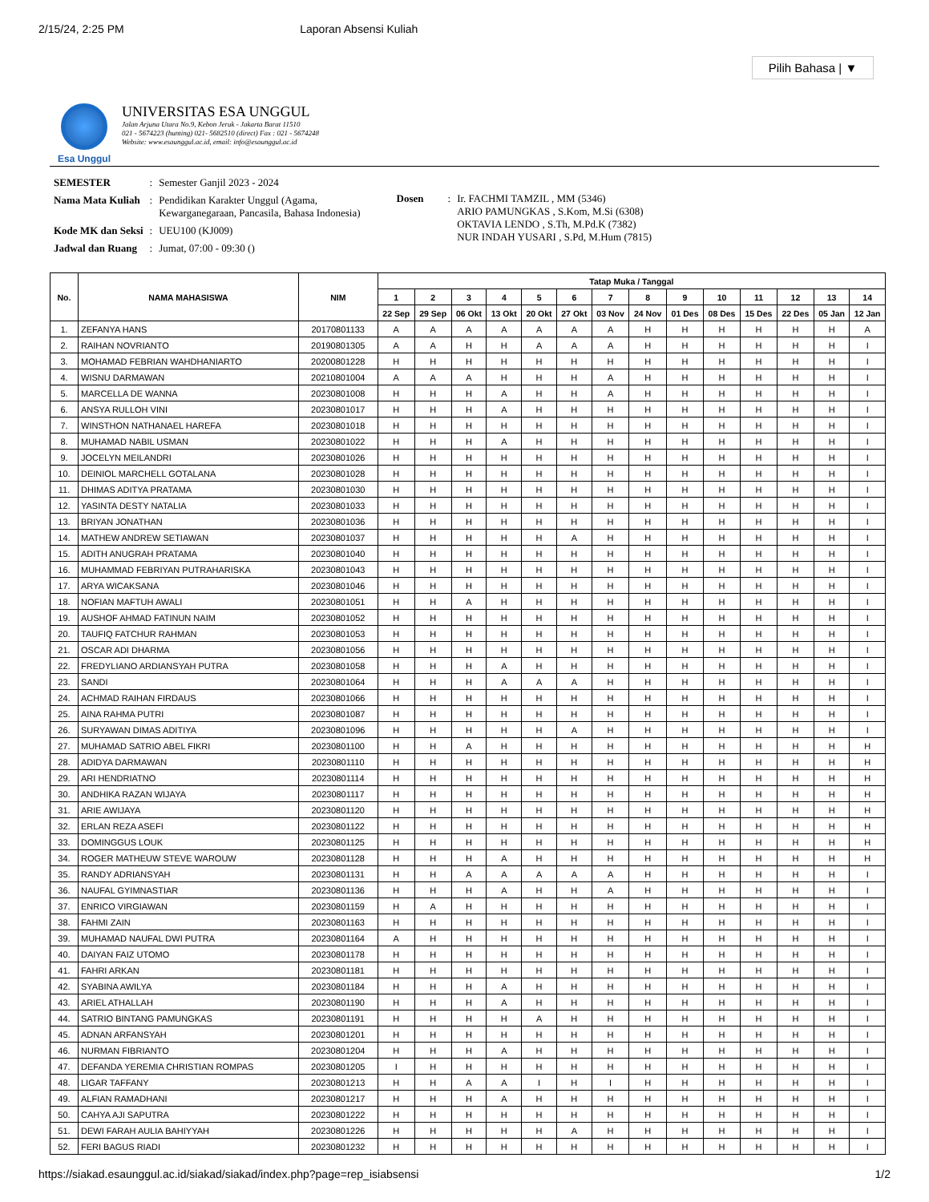2/15/24, 2:25 PM Laporan Absensi Kuliah
Pilih Bahasa | ▼
Esa Unggul
UNIVERSITAS ESA UNGGUL
Jalan Arjuna Utara No.9, Kebon Jeruk - Jakarta Barat 11510
021 - 5674223 (hunting) 021- 5682510 (direct) Fax : 021 - 5674248
Website: www.esaunggul.ac.id, email: info@esaunggul.ac.id
| SEMESTER | : | Semester Ganjil 2023 - 2024 |
| Nama Mata Kuliah | : | Pendidikan Karakter Unggul (Agama, Kewarganegaraan, Pancasila, Bahasa Indonesia) |
| Kode MK dan Seksi | : | UEU100 (KJ009) |
| Jadwal dan Ruang | : | Jumat, 07:00 - 09:30 () |
| Dosen | : | Ir. FACHMI TAMZIL , MM (5346) ARIO PAMUNGKAS , S.Kom, M.Si (6308) OKTAVIA LENDO , S.Th, M.Pd.K (7382) NUR INDAH YUSARI , S.Pd, M.Hum (7815) |
| No. | NAMA MAHASISWA | NIM | Tatap Muka / Tanggal | | | | | | | | | | | | | |
| --- | --- | --- | --- | --- | --- | --- | --- | --- | --- | --- | --- | --- | --- | --- | --- | --- |
| | | | 1 | 2 | 3 | 4 | 5 | 6 | 7 | 8 | 9 | 10 | 11 | 12 | 13 | 14 |
| | | | 22 Sep | 29 Sep | 06 Okt | 13 Okt | 20 Okt | 27 Okt | 03 Nov | 24 Nov | 01 Des | 08 Des | 15 Des | 22 Des | 05 Jan | 12 Jan |
| 1. | ZEFANYA HANS | 20170801133 | A | A | A | A | A | A | A | H | H | H | H | H | H | A |
| 2. | RAIHAN NOVRIANTO | 20190801305 | A | A | H | H | A | A | A | H | H | H | H | H | H | I |
| 3. | MOHAMAD FEBRIAN WAHDHANIARTO | 20200801228 | H | H | H | H | H | H | H | H | H | H | H | H | H | I |
| 4. | WISNU DARMAWAN | 20210801004 | A | A | A | H | H | H | A | H | H | H | H | H | H | I |
| 5. | MARCELLA DE WANNA | 20230801008 | H | H | H | A | H | H | A | H | H | H | H | H | H | I |
| 6. | ANSYA RULLOH VINI | 20230801017 | H | H | H | A | H | H | H | H | H | H | H | H | H | I |
| 7. | WINSTHON NATHANAEL HAREFA | 20230801018 | H | H | H | H | H | H | H | H | H | H | H | H | H | I |
| 8. | MUHAMAD NABIL USMAN | 20230801022 | H | H | H | A | H | H | H | H | H | H | H | H | H | I |
| 9. | JOCELYN MEILANDRI | 20230801026 | H | H | H | H | H | H | H | H | H | H | H | H | H | I |
| 10. | DEINIOL MARCHELL GOTALANA | 20230801028 | H | H | H | H | H | H | H | H | H | H | H | H | H | I |
| 11. | DHIMAS ADITYA PRATAMA | 20230801030 | H | H | H | H | H | H | H | H | H | H | H | H | H | I |
| 12. | YASINTA DESTY NATALIA | 20230801033 | H | H | H | H | H | H | H | H | H | H | H | H | H | I |
| 13. | BRIYAN JONATHAN | 20230801036 | H | H | H | H | H | H | H | H | H | H | H | H | H | I |
| 14. | MATHEW ANDREW SETIAWAN | 20230801037 | H | H | H | H | H | A | H | H | H | H | H | H | H | I |
| 15. | ADITH ANUGRAH PRATAMA | 20230801040 | H | H | H | H | H | H | H | H | H | H | H | H | H | I |
| 16. | MUHAMMAD FEBRIYAN PUTRAHARISKA | 20230801043 | H | H | H | H | H | H | H | H | H | H | H | H | H | I |
| 17. | ARYA WICAKSANA | 20230801046 | H | H | H | H | H | H | H | H | H | H | H | H | H | I |
| 18. | NOFIAN MAFTUH AWALI | 20230801051 | H | H | A | H | H | H | H | H | H | H | H | H | H | I |
| 19. | AUSHOF AHMAD FATINUN NAIM | 20230801052 | H | H | H | H | H | H | H | H | H | H | H | H | H | I |
| 20. | TAUFIQ FATCHUR RAHMAN | 20230801053 | H | H | H | H | H | H | H | H | H | H | H | H | H | I |
| 21. | OSCAR ADI DHARMA | 20230801056 | H | H | H | H | H | H | H | H | H | H | H | H | H | I |
| 22. | FREDYLIANO ARDIANSYAH PUTRA | 20230801058 | H | H | H | A | H | H | H | H | H | H | H | H | H | I |
| 23. | SANDI | 20230801064 | H | H | H | A | A | A | H | H | H | H | H | H | H | I |
| 24. | ACHMAD RAIHAN FIRDAUS | 20230801066 | H | H | H | H | H | H | H | H | H | H | H | H | H | I |
| 25. | AINA RAHMA PUTRI | 20230801087 | H | H | H | H | H | H | H | H | H | H | H | H | H | I |
| 26. | SURYAWAN DIMAS ADITIYA | 20230801096 | H | H | H | H | H | A | H | H | H | H | H | H | H | I |
| 27. | MUHAMAD SATRIO ABEL FIKRI | 20230801100 | H | H | A | H | H | H | H | H | H | H | H | H | H | H |
| 28. | ADIDYA DARMAWAN | 20230801110 | H | H | H | H | H | H | H | H | H | H | H | H | H | H |
| 29. | ARI HENDRIATNO | 20230801114 | H | H | H | H | H | H | H | H | H | H | H | H | H | H |
| 30. | ANDHIKA RAZAN WIJAYA | 20230801117 | H | H | H | H | H | H | H | H | H | H | H | H | H | H |
| 31. | ARIE AWIJAYA | 20230801120 | H | H | H | H | H | H | H | H | H | H | H | H | H | H |
| 32. | ERLAN REZA ASEFI | 20230801122 | H | H | H | H | H | H | H | H | H | H | H | H | H | H |
| 33. | DOMINGGUS LOUK | 20230801125 | H | H | H | H | H | H | H | H | H | H | H | H | H | H |
| 34. | ROGER MATHEUW STEVE WAROUW | 20230801128 | H | H | H | A | H | H | H | H | H | H | H | H | H | H |
| 35. | RANDY ADRIANSYAH | 20230801131 | H | H | A | A | A | A | A | H | H | H | H | H | H | I |
| 36. | NAUFAL GYIMNASTIAR | 20230801136 | H | H | H | A | H | H | A | H | H | H | H | H | H | I |
| 37. | ENRICO VIRGIAWAN | 20230801159 | H | A | H | H | H | H | H | H | H | H | H | H | H | I |
| 38. | FAHMI ZAIN | 20230801163 | H | H | H | H | H | H | H | H | H | H | H | H | H | I |
| 39. | MUHAMAD NAUFAL DWI PUTRA | 20230801164 | A | H | H | H | H | H | H | H | H | H | H | H | H | I |
| 40. | DAIYAN FAIZ UTOMO | 20230801178 | H | H | H | H | H | H | H | H | H | H | H | H | H | I |
| 41. | FAHRI ARKAN | 20230801181 | H | H | H | H | H | H | H | H | H | H | H | H | H | I |
| 42. | SYABINA AWILYA | 20230801184 | H | H | H | A | H | H | H | H | H | H | H | H | H | I |
| 43. | ARIEL ATHALLAH | 20230801190 | H | H | H | A | H | H | H | H | H | H | H | H | H | I |
| 44. | SATRIO BINTANG PAMUNGKAS | 20230801191 | H | H | H | H | A | H | H | H | H | H | H | H | H | I |
| 45. | ADNAN ARFANSYAH | 20230801201 | H | H | H | H | H | H | H | H | H | H | H | H | H | I |
| 46. | NURMAN FIBRIANTO | 20230801204 | H | H | H | A | H | H | H | H | H | H | H | H | H | I |
| 47. | DEFANDA YEREMIA CHRISTIAN ROMPAS | 20230801205 | I | H | H | H | H | H | H | H | H | H | H | H | H | I |
| 48. | LIGAR TAFFANY | 20230801213 | H | H | A | A | I | H | I | H | H | H | H | H | H | I |
| 49. | ALFIAN RAMADHANI | 20230801217 | H | H | H | A | H | H | H | H | H | H | H | H | H | I |
| 50. | CAHYA AJI SAPUTRA | 20230801222 | H | H | H | H | H | H | H | H | H | H | H | H | H | I |
| 51. | DEWI FARAH AULIA BAHIYYAH | 20230801226 | H | H | H | H | H | A | H | H | H | H | H | H | H | I |
| 52. | FERI BAGUS RIADI | 20230801232 | H | H | H | H | H | H | H | H | H | H | H | H | H | I |
https://siakad.esaunggul.ac.id/siakad/siakad/index.php?page=rep_isiabsensi 1/2